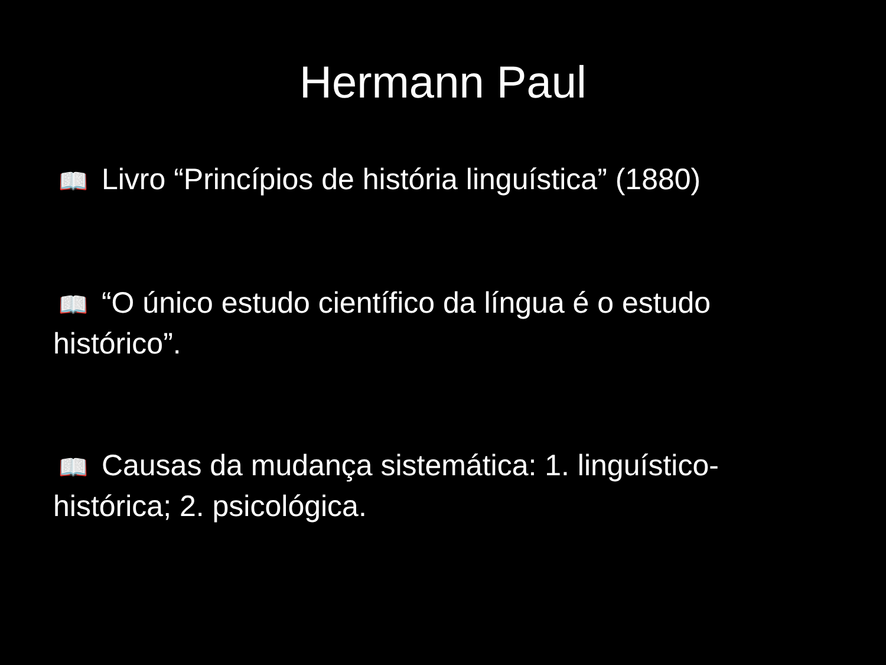Hermann Paul
📖 Livro “Princípios de história linguística” (1880)
📖 “O único estudo científico da língua é o estudo histórico”.
📖 Causas da mudança sistemática: 1. linguístico-histórica; 2. psicológica.